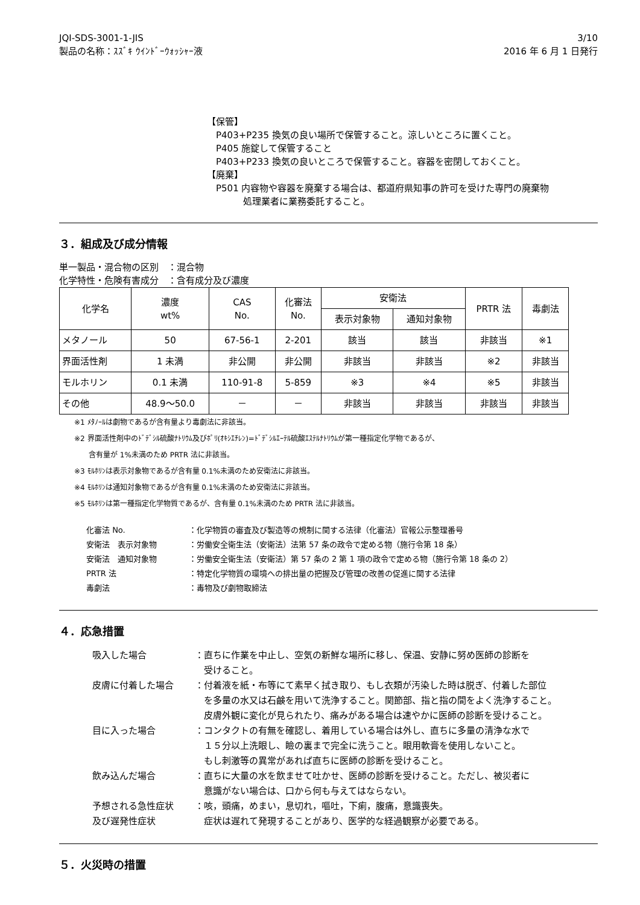JQI-SDS-3001-1-JIS
製品の名称：ｽｽﾞｷ ｳｲﾝﾄﾞｰｳｫｯｼｬｰ液
3/10
2016 年 6 月 1 日発行
【保管】
P403+P235 換気の良い場所で保管すること。涼しいところに置くこと。
P405 施錠して保管すること
P403+P233 換気の良いところで保管すること。容器を密閉しておくこと。
【廃棄】
P501 内容物や容器を廃棄する場合は、都道府県知事の許可を受けた専門の廃棄物
　　　処理業者に業務委託すること。
３．組成及び成分情報
単一製品・混合物の区別　：混合物
化学特性・危険有害成分　：含有成分及び濃度
| 化学名 | 濃度 wt% | CAS No. | 化審法 No. | 安衛法 | | PRTR 法 | 毒劇法 |
| --- | --- | --- | --- | --- | --- | --- | --- |
| | | | | 表示対象物 | 通知対象物 | | |
| メタノール | 50 | 67-56-1 | 2-201 | 該当 | 該当 | 非該当 | ※1 |
| 界面活性剤 | 1 未満 | 非公開 | 非公開 | 非該当 | 非該当 | ※2 | 非該当 |
| モルホリン | 0.1 未満 | 110-91-8 | 5-859 | ※3 | ※4 | ※5 | 非該当 |
| その他 | 48.9～50.0 | － | － | 非該当 | 非該当 | 非該当 | 非該当 |
※1 ﾒﾀﾉｰﾙは劇物であるが含有量より毒劇法に非該当。
※2 界面活性剤中のﾄﾞﾃﾞｼﾙ硫酸ﾅﾄﾘｳﾑ及びﾎﾟﾘ(ｵｷｼｴﾁﾚﾝ)=ﾄﾞﾃﾞｼﾙｴｰﾃﾙ硫酸ｴｽﾃﾙﾅﾄﾘｳﾑが第一種指定化学物であるが、
　　含有量が 1%未満のため PRTR 法に非該当。
※3 ﾓﾙﾎﾘﾝは表示対象物であるが含有量 0.1%未満のため安衛法に非該当。
※4 ﾓﾙﾎﾘﾝは通知対象物であるが含有量 0.1%未満のため安衛法に非該当。
※5 ﾓﾙﾎﾘﾝは第一種指定化学物質であるが、含有量 0.1%未満のため PRTR 法に非該当。
化審法 No.
：化学物質の審査及び製造等の規制に関する法律（化審法）官報公示整理番号
安衛法　表示対象物
：労働安全衛生法（安衛法）法第 57 条の政令で定める物（施行令第 18 条）
安衛法　通知対象物
：労働安全衛生法（安衛法）第 57 条の 2 第 1 項の政令で定める物（施行令第 18 条の 2）
PRTR 法
：特定化学物質の環境への排出量の把握及び管理の改善の促進に関する法律
毒劇法
：毒物及び劇物取締法
４．応急措置
吸入した場合
：直ちに作業を中止し、空気の新鮮な場所に移し、保温、安静に努め医師の診断を
　受けること。
皮膚に付着した場合
：付着液を紙・布等にて素早く拭き取り、もし衣類が汚染した時は脱ぎ、付着した部位
　を多量の水又は石鹸を用いて洗浄すること。関節部、指と指の間をよく洗浄すること。
　皮膚外観に変化が見られたり、痛みがある場合は速やかに医師の診断を受けること。
目に入った場合
：コンタクトの有無を確認し、着用している場合は外し、直ちに多量の清浄な水で
　１５分以上洗眼し、瞼の裏まで完全に洗うこと。眼用軟膏を使用しないこと。
　もし刺激等の異常があれば直ちに医師の診断を受けること。
飲み込んだ場合
：直ちに大量の水を飲ませて吐かせ、医師の診断を受けること。ただし、被災者に
　意識がない場合は、口から何も与えてはならない。
予想される急性症状
及び遅発性症状
：咳，頭痛，めまい，息切れ，嘔吐，下痢，腹痛，意識喪失。
　症状は遅れて発現することがあり、医学的な経過観察が必要である。
５．火災時の措置